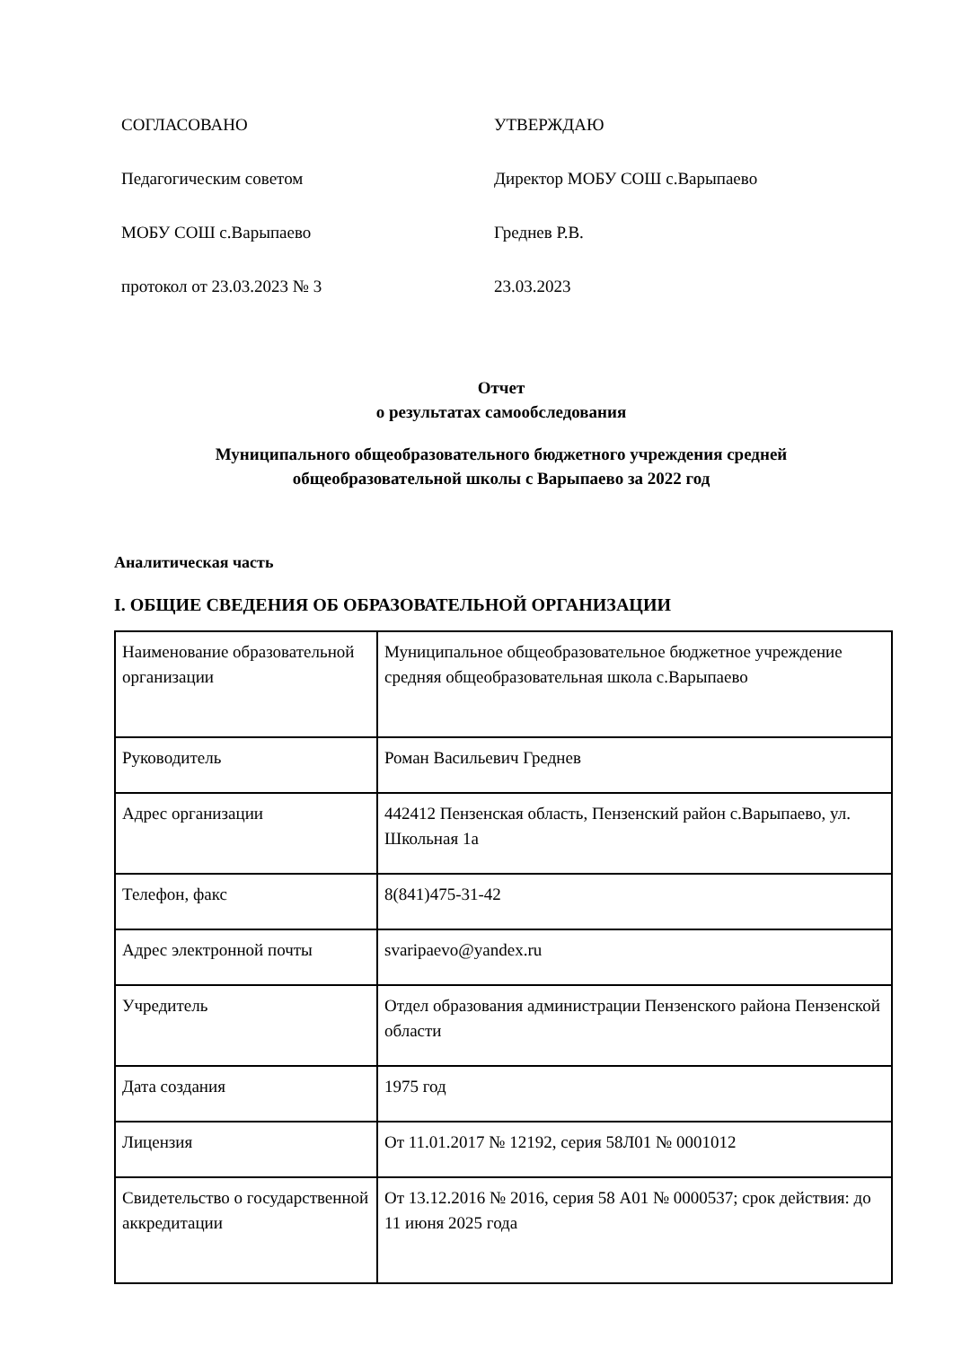СОГЛАСОВАНО
Педагогическим советом
МОБУ СОШ с.Варыпаево
протокол от 23.03.2023 № 3
УТВЕРЖДАЮ
Директор МОБУ СОШ с.Варыпаево
Греднев Р.В.
23.03.2023
Отчет
о результатах самообследования
Муниципального общеобразовательного бюджетного учреждения средней
общеобразовательной школы с Варыпаево за 2022 год
Аналитическая часть
I. ОБЩИЕ СВЕДЕНИЯ ОБ ОБРАЗОВАТЕЛЬНОЙ ОРГАНИЗАЦИИ
| Наименование образовательной организации | Муниципальное общеобразовательное бюджетное учреждение средняя общеобразовательная школа с.Варыпаево |
| Руководитель | Роман Васильевич Греднев |
| Адрес организации | 442412 Пензенская область, Пензенский район с.Варыпаево, ул. Школьная 1а |
| Телефон, факс | 8(841)475-31-42 |
| Адрес электронной почты | svaripaevo@yandex.ru |
| Учредитель | Отдел образования администрации Пензенского района Пензенской области |
| Дата создания | 1975 год |
| Лицензия | От 11.01.2017 № 12192, серия 58Л01 № 0001012 |
| Свидетельство о государственной аккредитации | От 13.12.2016 № 2016, серия 58 А01 № 0000537; срок действия: до 11 июня 2025 года |